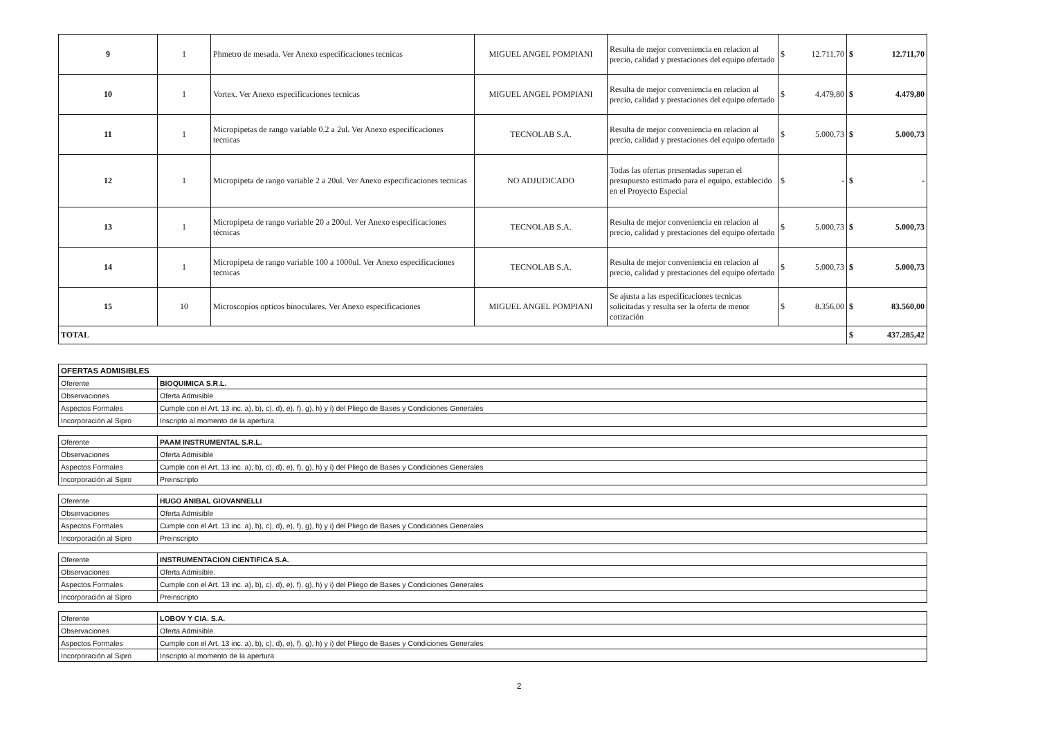| 9 | 1 | Phmetro de mesada. Ver Anexo especificaciones tecnicas | MIGUEL ANGEL POMPIANI | Resulta de mejor conveniencia en relacion al precio, calidad y prestaciones del equipo ofertado | $ 12.711,70 | $ 12.711,70 |
| 10 | 1 | Vortex. Ver Anexo especificaciones tecnicas | MIGUEL ANGEL POMPIANI | Resulta de mejor conveniencia en relacion al precio, calidad y prestaciones del equipo ofertado | $ 4.479,80 | $ 4.479,80 |
| 11 | 1 | Micropipetas de rango variable 0.2 a 2ul. Ver Anexo especificaciones tecnicas | TECNOLAB S.A. | Resulta de mejor conveniencia en relacion al precio, calidad y prestaciones del equipo ofertado | $ 5.000,73 | $ 5.000,73 |
| 12 | 1 | Micropipeta de rango variable 2 a 20ul. Ver Anexo especificaciones tecnicas | NO ADJUDICADO | Todas las ofertas presentadas superan el presupuesto estimado para el equipo, establecido en el Proyecto Especial | $ - | $ - |
| 13 | 1 | Micropipeta de rango variable 20 a 200ul. Ver Anexo especificaciones técnicas | TECNOLAB S.A. | Resulta de mejor conveniencia en relacion al precio, calidad y prestaciones del equipo ofertado | $ 5.000,73 | $ 5.000,73 |
| 14 | 1 | Micropipeta de rango variable 100 a 1000ul. Ver Anexo especificaciones tecnicas | TECNOLAB S.A. | Resulta de mejor conveniencia en relacion al precio, calidad y prestaciones del equipo ofertado | $ 5.000,73 | $ 5.000,73 |
| 15 | 10 | Microscopios opticos binoculares. Ver Anexo especificaciones | MIGUEL ANGEL POMPIANI | Se ajusta a las especificaciones tecnicas solicitadas y resulta ser la oferta de menor cotización | $ 8.356,00 | $ 83.560,00 |
| TOTAL | | | | | | $ 437.285,42 |
| OFERTAS ADMISIBLES | |
| Oferente | BIOQUIMICA S.R.L. |
| Observaciones | Oferta Admisible |
| Aspectos Formales | Cumple con el Art. 13 inc. a), b), c), d), e), f), g), h) y i) del Pliego de Bases y Condiciones Generales |
| Incorporación al Sipro | Inscripto al momento de la apertura |
| Oferente | PAAM INSTRUMENTAL S.R.L. |
| Observaciones | Oferta Admisible |
| Aspectos Formales | Cumple con el Art. 13 inc. a), b), c), d), e), f), g), h) y i) del Pliego de Bases y Condiciones Generales |
| Incorporación al Sipro | Preinscripto |
| Oferente | HUGO ANIBAL GIOVANNELLI |
| Observaciones | Oferta Admisible |
| Aspectos Formales | Cumple con el Art. 13 inc. a), b), c), d), e), f), g), h) y i) del Pliego de Bases y Condiciones Generales |
| Incorporación al Sipro | Preinscripto |
| Oferente | INSTRUMENTACION CIENTIFICA S.A. |
| Observaciones | Oferta Admisible. |
| Aspectos Formales | Cumple con el Art. 13 inc. a), b), c), d), e), f), g), h) y i) del Pliego de Bases y Condiciones Generales |
| Incorporación al Sipro | Preinscripto |
| Oferente | LOBOV Y CIA. S.A. |
| Observaciones | Oferta Admisible. |
| Aspectos Formales | Cumple con el Art. 13 inc. a), b), c), d), e), f), g), h) y i) del Pliego de Bases y Condiciones Generales |
| Incorporación al Sipro | Inscripto al momento de la apertura |
2